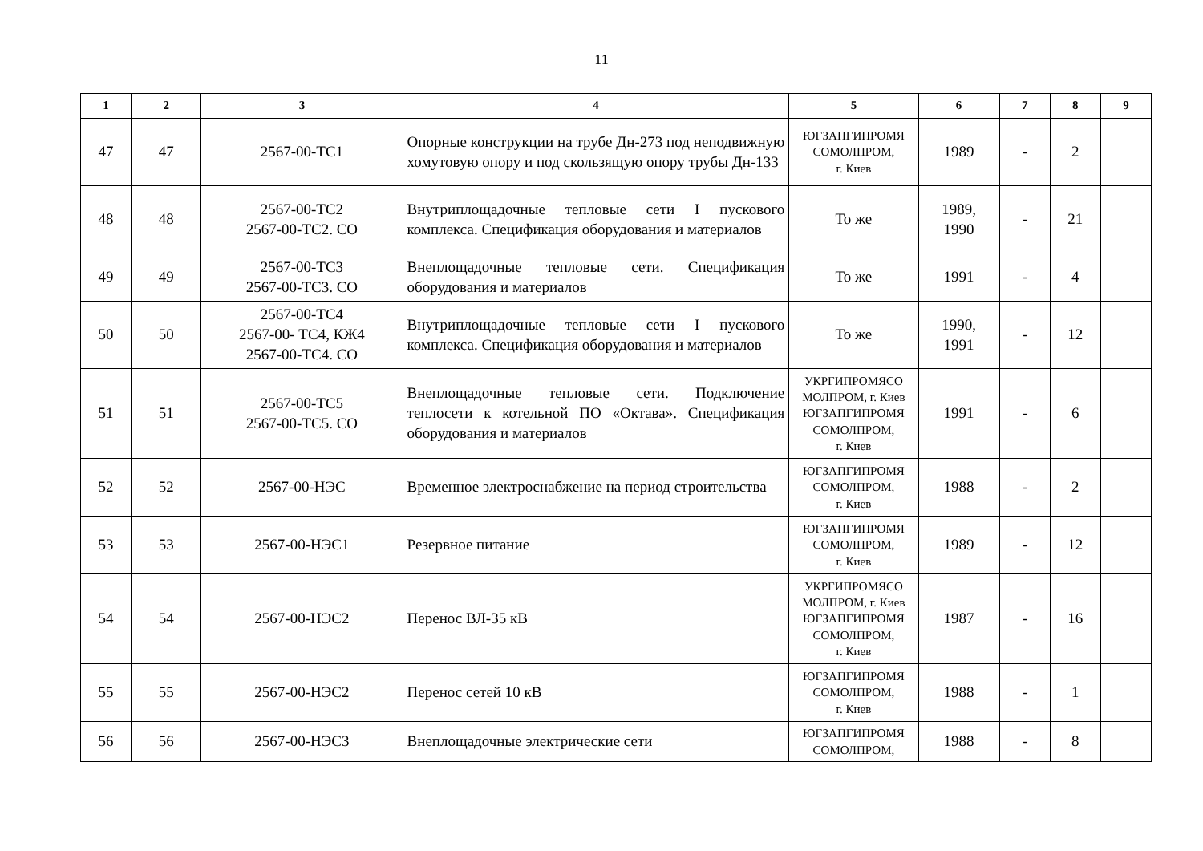11
| 1 | 2 | 3 | 4 | 5 | 6 | 7 | 8 | 9 |
| --- | --- | --- | --- | --- | --- | --- | --- | --- |
| 47 | 47 | 2567-00-ТС1 | Опорные конструкции на трубе Дн-273 под неподвижную хомутовую опору и под скользящую опору трубы Дн-133 | ЮГЗАПГИПРОМЯ СОМОЛПРОМ, г. Киев | 1989 | - | 2 | |
| 48 | 48 | 2567-00-ТС2 2567-00-ТС2. СО | Внутриплощадочные тепловые сети I пускового комплекса. Спецификация оборудования и материалов | То же | 1989, 1990 | - | 21 | |
| 49 | 49 | 2567-00-ТС3 2567-00-ТС3. СО | Внеплощадочные тепловые сети. Спецификация оборудования и материалов | То же | 1991 | - | 4 | |
| 50 | 50 | 2567-00-ТС4 2567-00- ТС4, КЖ4 2567-00-ТС4. СО | Внутриплощадочные тепловые сети I пускового комплекса. Спецификация оборудования и материалов | То же | 1990, 1991 | - | 12 | |
| 51 | 51 | 2567-00-ТС5 2567-00-ТС5. СО | Внеплощадочные тепловые сети. Подключение теплосети к котельной ПО «Октава». Спецификация оборудования и материалов | УКРГИПРОМЯСО МОЛПРОМ, г. Киев ЮГЗАПГИПРОМЯ СОМОЛПРОМ, г. Киев | 1991 | - | 6 | |
| 52 | 52 | 2567-00-НЭС | Временное электроснабжение на период строительства | ЮГЗАПГИПРОМЯ СОМОЛПРОМ, г. Киев | 1988 | - | 2 | |
| 53 | 53 | 2567-00-НЭС1 | Резервное питание | ЮГЗАПГИПРОМЯ СОМОЛПРОМ, г. Киев | 1989 | - | 12 | |
| 54 | 54 | 2567-00-НЭС2 | Перенос ВЛ-35 кВ | УКРГИПРОМЯСО МОЛПРОМ, г. Киев ЮГЗАПГИПРОМЯ СОМОЛПРОМ, г. Киев | 1987 | - | 16 | |
| 55 | 55 | 2567-00-НЭС2 | Перенос сетей 10 кВ | ЮГЗАПГИПРОМЯ СОМОЛПРОМ, г. Киев | 1988 | - | 1 | |
| 56 | 56 | 2567-00-НЭС3 | Внеплощадочные электрические сети | ЮГЗАПГИПРОМЯ СОМОЛПРОМ, | 1988 | - | 8 | |